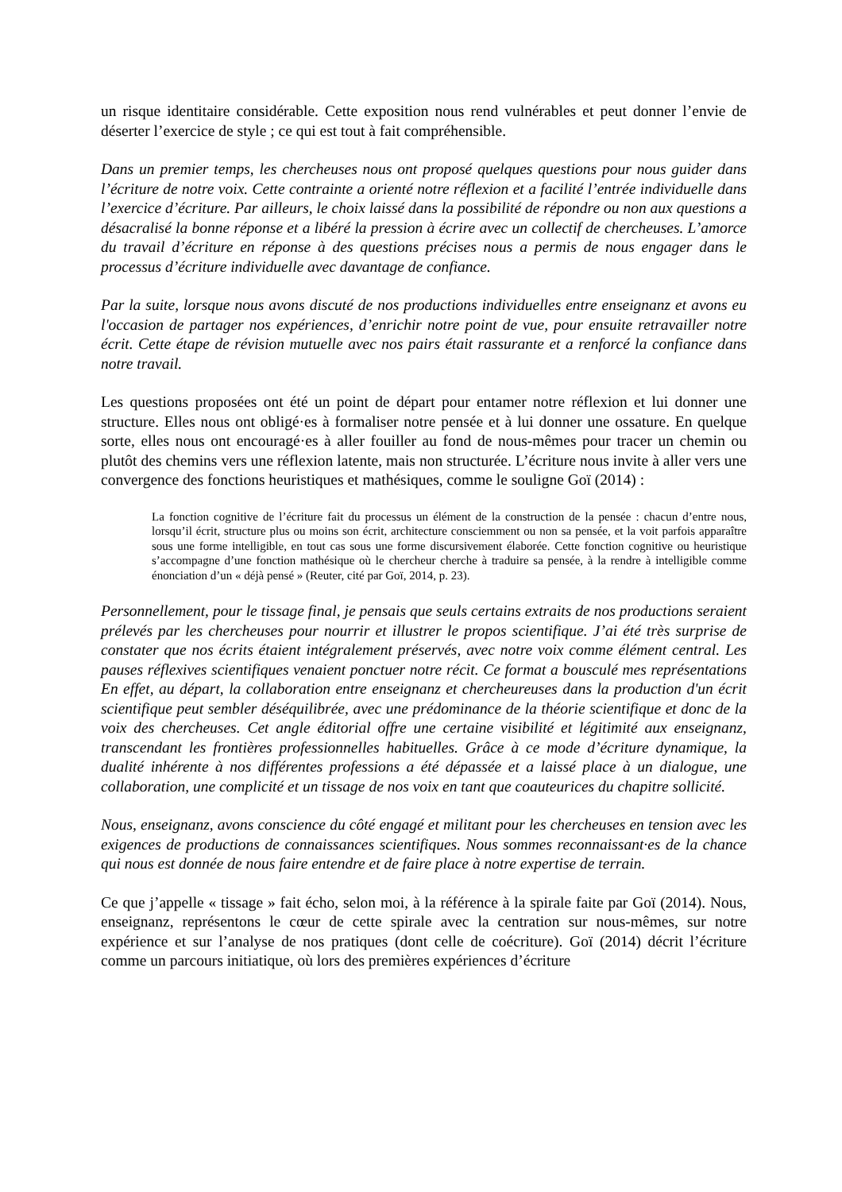un risque identitaire considérable. Cette exposition nous rend vulnérables et peut donner l’envie de déserter l’exercice de style ; ce qui est tout à fait compréhensible.
Dans un premier temps, les chercheuses nous ont proposé quelques questions pour nous guider dans l’écriture de notre voix. Cette contrainte a orienté notre réflexion et a facilité l’entrée individuelle dans l’exercice d’écriture. Par ailleurs, le choix laissé dans la possibilité de répondre ou non aux questions a désacralisé la bonne réponse et a libéré la pression à écrire avec un collectif de chercheuses. L’amorce du travail d’écriture en réponse à des questions précises nous a permis de nous engager dans le processus d’écriture individuelle avec davantage de confiance.
Par la suite, lorsque nous avons discuté de nos productions individuelles entre enseignanz et avons eu l'occasion de partager nos expériences, d’enrichir notre point de vue, pour ensuite retravailler notre écrit. Cette étape de révision mutuelle avec nos pairs était rassurante et a renforcé la confiance dans notre travail.
Les questions proposées ont été un point de départ pour entamer notre réflexion et lui donner une structure. Elles nous ont obligé·es à formaliser notre pensée et à lui donner une ossature. En quelque sorte, elles nous ont encouragé·es à aller fouiller au fond de nous-mêmes pour tracer un chemin ou plutôt des chemins vers une réflexion latente, mais non structurée. L’écriture nous invite à aller vers une convergence des fonctions heuristiques et mathésiques, comme le souligne Goï (2014) :
La fonction cognitive de l’écriture fait du processus un élément de la construction de la pensée : chacun d’entre nous, lorsqu’il écrit, structure plus ou moins son écrit, architecture consciemment ou non sa pensée, et la voit parfois apparaître sous une forme intelligible, en tout cas sous une forme discursivement élaborée. Cette fonction cognitive ou heuristique s’accompagne d’une fonction mathésique où le chercheur cherche à traduire sa pensée, à la rendre à intelligible comme énonciation d’un « déjà pensé » (Reuter, cité par Goï, 2014, p. 23).
Personnellement, pour le tissage final, je pensais que seuls certains extraits de nos productions seraient prélevés par les chercheuses pour nourrir et illustrer le propos scientifique. J’ai été très surprise de constater que nos écrits étaient intégralement préservés, avec notre voix comme élément central. Les pauses réflexives scientifiques venaient ponctuer notre récit. Ce format a bousculé mes représentations En effet, au départ, la collaboration entre enseignanz et chercheureuses dans la production d'un écrit scientifique peut sembler déséquilibrée, avec une prédominance de la théorie scientifique et donc de la voix des chercheuses. Cet angle éditorial offre une certaine visibilité et légitimité aux enseignanz, transcendant les frontières professionnelles habituelles. Grâce à ce mode d’écriture dynamique, la dualité inhérente à nos différentes professions a été dépassée et a laissé place à un dialogue, une collaboration, une complicité et un tissage de nos voix en tant que coauteurices du chapitre sollicité.
Nous, enseignanz, avons conscience du côté engagé et militant pour les chercheuses en tension avec les exigences de productions de connaissances scientifiques. Nous sommes reconnaissant·es de la chance qui nous est donnée de nous faire entendre et de faire place à notre expertise de terrain.
Ce que j’appelle « tissage » fait écho, selon moi, à la référence à la spirale faite par Goï (2014). Nous, enseignanz, représentons le cœur de cette spirale avec la centration sur nous-mêmes, sur notre expérience et sur l’analyse de nos pratiques (dont celle de coécriture). Goï (2014) décrit l’écriture comme un parcours initiatique, où lors des premières expériences d’écriture